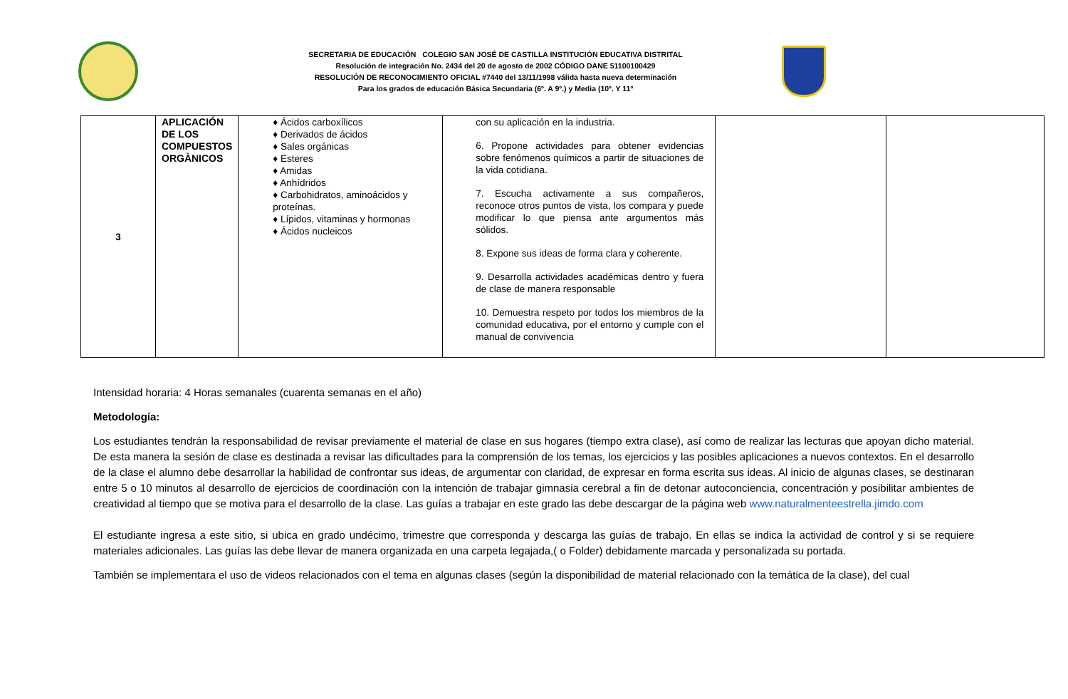SECRETARIA DE EDUCACIÓN COLEGIO SAN JOSÉ DE CASTILLA INSTITUCIÓN EDUCATIVA DISTRITAL
Resolución de integración No. 2434 del 20 de agosto de 2002 CÓDIGO DANE 51100100429
RESOLUCIÓN DE RECONOCIMIENTO OFICIAL #7440 del 13/11/1998 válida hasta nueva determinación
Para los grados de educación Básica Secundaria (6º. A 9º.) y Media (10º. Y 11º
| 3 | APLICACIÓN DE LOS COMPUESTOS ORGÀNICOS | ♦ Ácidos carboxílicos ♦ Derivados de ácidos ♦ Sales orgánicas ♦ Esteres ♦ Amidas ♦ Anhídridos ♦ Carbohidratos, aminoácidos y proteínas. ♦ Lípidos, vitaminas y hormonas ♦ Ácidos nucleicos | con su aplicación en la industria. 6. Propone actividades para obtener evidencias sobre fenómenos químicos a partir de situaciones de la vida cotidiana. 7. Escucha activamente a sus compañeros, reconoce otros puntos de vista, los compara y puede modificar lo que piensa ante argumentos más sólidos. 8. Expone sus ideas de forma clara y coherente. 9. Desarrolla actividades académicas dentro y fuera de clase de manera responsable 10. Demuestra respeto por todos los miembros de la comunidad educativa, por el entorno y cumple con el manual de convivencia | | |
Intensidad horaria: 4 Horas semanales (cuarenta semanas en el año)
Metodología:
Los estudiantes tendrán la responsabilidad de revisar previamente el material de clase en sus hogares (tiempo extra clase), así como de realizar las lecturas que apoyan dicho material. De esta manera la sesión de clase es destinada a revisar las dificultades para la comprensión de los temas, los ejercicios y las posibles aplicaciones a nuevos contextos. En el desarrollo de la clase el alumno debe desarrollar la habilidad de confrontar sus ideas, de argumentar con claridad, de expresar en forma escrita sus ideas. Al inicio de algunas clases, se destinaran entre 5 o 10 minutos al desarrollo de ejercicios de coordinación con la intención de trabajar gimnasia cerebral a fin de detonar autoconciencia, concentración y posibilitar ambientes de creatividad al tiempo que se motiva para el desarrollo de la clase. Las guías a trabajar en este grado las debe descargar de la página web www.naturalmenteestrella.jimdo.com
El estudiante ingresa a este sitio, si ubica en grado undécimo, trimestre que corresponda y descarga las guías de trabajo. En ellas se indica la actividad de control y si se requiere materiales adicionales. Las guías las debe llevar de manera organizada en una carpeta legajada,( o Folder) debidamente marcada y personalizada su portada.
También se implementara el uso de videos relacionados con el tema en algunas clases (según la disponibilidad de material relacionado con la temática de la clase), del cual